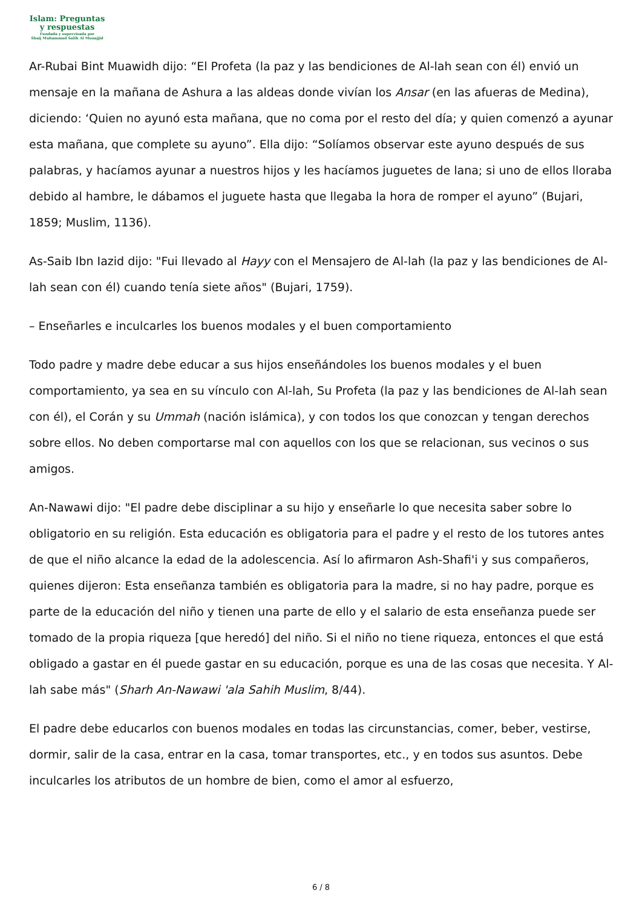Islam: Preguntas
y respuestas
Fundada y supervisada por
Shaij Muhammad Salih Al Munajjid
Ar-Rubai Bint Muawidh dijo: “El Profeta (la paz y las bendiciones de Al-lah sean con él) envió un mensaje en la mañana de Ashura a las aldeas donde vivían los Ansar (en las afueras de Medina), diciendo: ‘Quien no ayunó esta mañana, que no coma por el resto del día; y quien comenzó a ayunar esta mañana, que complete su ayuno”. Ella dijo: “Solíamos observar este ayuno después de sus palabras, y hacíamos ayunar a nuestros hijos y les hacíamos juguetes de lana; si uno de ellos lloraba debido al hambre, le dábamos el juguete hasta que llegaba la hora de romper el ayuno” (Bujari, 1859; Muslim, 1136).
As-Saib Ibn Iazid dijo: "Fui llevado al Hayy con el Mensajero de Al-lah (la paz y las bendiciones de Al-lah sean con él) cuando tenía siete años" (Bujari, 1759).
– Enseñarles e inculcarles los buenos modales y el buen comportamiento
Todo padre y madre debe educar a sus hijos enseñándoles los buenos modales y el buen comportamiento, ya sea en su vínculo con Al-lah, Su Profeta (la paz y las bendiciones de Al-lah sean con él), el Corán y su Ummah (nación islámica), y con todos los que conozcan y tengan derechos sobre ellos. No deben comportarse mal con aquellos con los que se relacionan, sus vecinos o sus amigos.
An-Nawawi dijo: "El padre debe disciplinar a su hijo y enseñarle lo que necesita saber sobre lo obligatorio en su religión. Esta educación es obligatoria para el padre y el resto de los tutores antes de que el niño alcance la edad de la adolescencia. Así lo afirmaron Ash-Shafi'i y sus compañeros, quienes dijeron: Esta enseñanza también es obligatoria para la madre, si no hay padre, porque es parte de la educación del niño y tienen una parte de ello y el salario de esta enseñanza puede ser tomado de la propia riqueza [que heredó] del niño. Si el niño no tiene riqueza, entonces el que está obligado a gastar en él puede gastar en su educación, porque es una de las cosas que necesita. Y Al-lah sabe más" (Sharh An-Nawawi 'ala Sahih Muslim, 8/44).
El padre debe educarlos con buenos modales en todas las circunstancias, comer, beber, vestirse, dormir, salir de la casa, entrar en la casa, tomar transportes, etc., y en todos sus asuntos. Debe inculcarles los atributos de un hombre de bien, como el amor al esfuerzo,
6 / 8